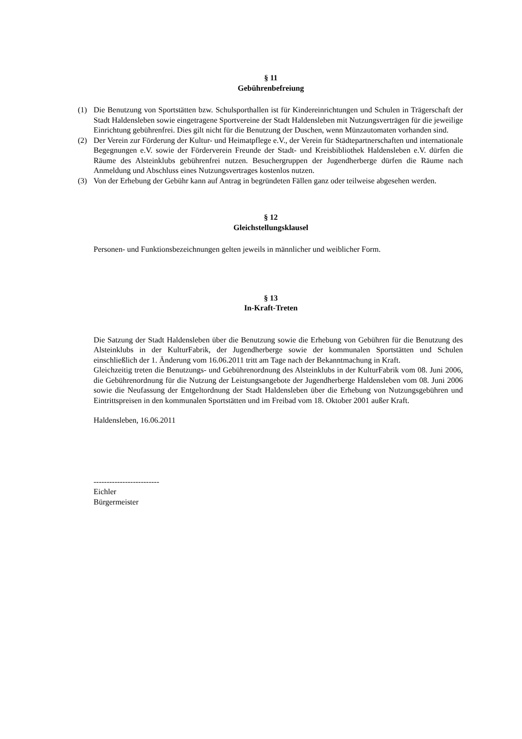§ 11
Gebührenbefreiung
(1) Die Benutzung von Sportstätten bzw. Schulsporthallen ist für Kindereinrichtungen und Schulen in Trägerschaft der Stadt Haldensleben sowie eingetragene Sportvereine der Stadt Haldensleben mit Nutzungsverträgen für die jeweilige Einrichtung gebührenfrei. Dies gilt nicht für die Benutzung der Duschen, wenn Münzautomaten vorhanden sind.
(2) Der Verein zur Förderung der Kultur- und Heimatpflege e.V., der Verein für Städtepartnerschaften und internationale Begegnungen e.V. sowie der Förderverein Freunde der Stadt- und Kreisbibliothek Haldensleben e.V. dürfen die Räume des Alsteinklubs gebührenfrei nutzen. Besuchergruppen der Jugendherberge dürfen die Räume nach Anmeldung und Abschluss eines Nutzungsvertrages kostenlos nutzen.
(3) Von der Erhebung der Gebühr kann auf Antrag in begründeten Fällen ganz oder teilweise abgesehen werden.
§ 12
Gleichstellungsklausel
Personen- und Funktionsbezeichnungen gelten jeweils in männlicher und weiblicher Form.
§ 13
In-Kraft-Treten
Die Satzung der Stadt Haldensleben über die Benutzung sowie die Erhebung von Gebühren für die Benutzung des Alsteinklubs in der KulturFabrik, der Jugendherberge sowie der kommunalen Sportstätten und Schulen einschließlich der 1. Änderung vom 16.06.2011 tritt am Tage nach der Bekanntmachung in Kraft.
Gleichzeitig treten die Benutzungs- und Gebührenordnung des Alsteinklubs in der KulturFabrik vom 08. Juni 2006, die Gebührenordnung für die Nutzung der Leistungsangebote der Jugendherberge Haldensleben vom 08. Juni 2006 sowie die Neufassung der Entgeltordnung der Stadt Haldensleben über die Erhebung von Nutzungsgebühren und Eintrittspreisen in den kommunalen Sportstätten und im Freibad vom 18. Oktober 2001 außer Kraft.
Haldensleben, 16.06.2011
-------------------------
Eichler
Bürgermeister